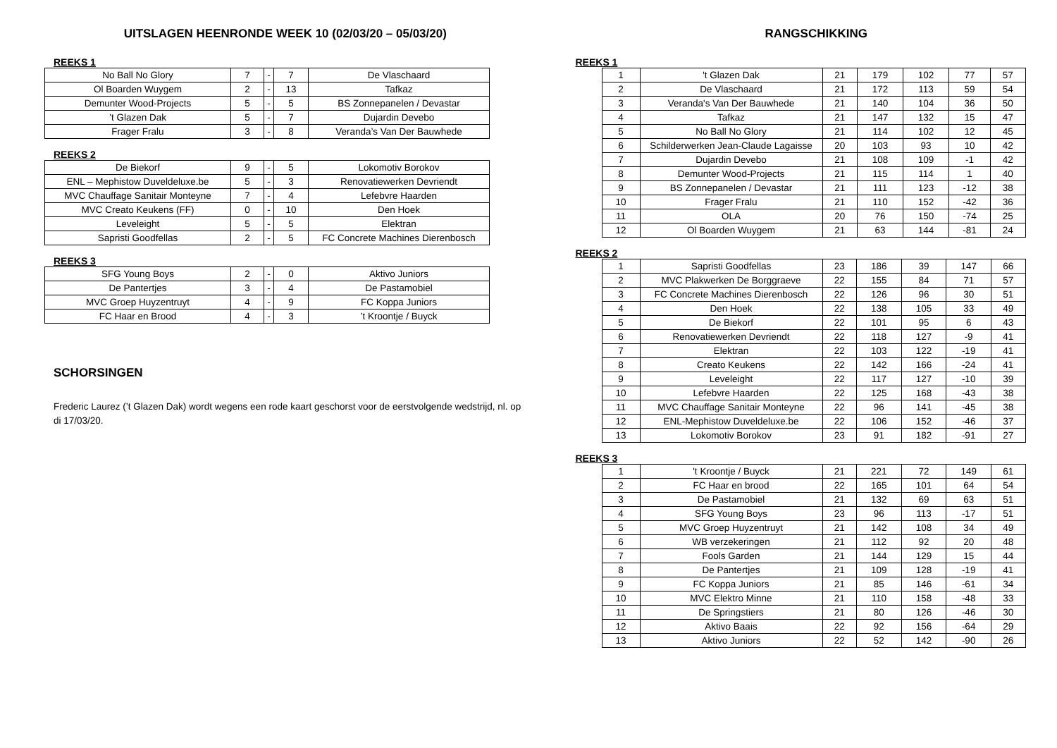UITSLAGEN HEENRONDE WEEK 10 (02/03/20 – 05/03/20)
REEKS 1
| No Ball No Glory | 7 | - | 7 | De Vlaschaard |
| Ol Boarden Wuygem | 2 | - | 13 | Tafkaz |
| Demunter Wood-Projects | 5 | - | 5 | BS Zonnepanelen / Devastar |
| ’t Glazen Dak | 5 | - | 7 | Dujardin Devebo |
| Frager Fralu | 3 | - | 8 | Veranda’s Van Der Bauwhede |
REEKS 2
| De Biekorf | 9 | - | 5 | Lokomotiv Borokov |
| ENL – Mephistow Duveldeluxe.be | 5 | - | 3 | Renovatiewerken Devriendt |
| MVC Chauffage Sanitair Monteyne | 7 | - | 4 | Lefebvre Haarden |
| MVC Creato Keukens (FF) | 0 | - | 10 | Den Hoek |
| Leveleight | 5 | - | 5 | Elektran |
| Sapristi Goodfellas | 2 | - | 5 | FC Concrete Machines Dierenbosch |
REEKS 3
| SFG Young Boys | 2 | - | 0 | Aktivo Juniors |
| De Pantertjes | 3 | - | 4 | De Pastamobiel |
| MVC Groep Huyzentruyt | 4 | - | 9 | FC Koppa Juniors |
| FC Haar en Brood | 4 | - | 3 | ’t Kroontje / Buyck |
SCHORSINGEN
Frederic Laurez (’t Glazen Dak) wordt wegens een rode kaart geschorst voor de eerstvolgende wedstrijd, nl. op di 17/03/20.
RANGSCHIKKING
REEKS 1
| 1 | 't Glazen Dak | 21 | 179 | 102 | 77 | 57 |
| 2 | De Vlaschaard | 21 | 172 | 113 | 59 | 54 |
| 3 | Veranda's Van Der Bauwhede | 21 | 140 | 104 | 36 | 50 |
| 4 | Tafkaz | 21 | 147 | 132 | 15 | 47 |
| 5 | No Ball No Glory | 21 | 114 | 102 | 12 | 45 |
| 6 | Schilderwerken Jean-Claude Lagaisse | 20 | 103 | 93 | 10 | 42 |
| 7 | Dujardin Devebo | 21 | 108 | 109 | -1 | 42 |
| 8 | Demunter Wood-Projects | 21 | 115 | 114 | 1 | 40 |
| 9 | BS Zonnepanelen / Devastar | 21 | 111 | 123 | -12 | 38 |
| 10 | Frager Fralu | 21 | 110 | 152 | -42 | 36 |
| 11 | OLA | 20 | 76 | 150 | -74 | 25 |
| 12 | Ol Boarden Wuygem | 21 | 63 | 144 | -81 | 24 |
REEKS 2
| 1 | Sapristi Goodfellas | 23 | 186 | 39 | 147 | 66 |
| 2 | MVC Plakwerken De Borggraeve | 22 | 155 | 84 | 71 | 57 |
| 3 | FC Concrete Machines Dierenbosch | 22 | 126 | 96 | 30 | 51 |
| 4 | Den Hoek | 22 | 138 | 105 | 33 | 49 |
| 5 | De Biekorf | 22 | 101 | 95 | 6 | 43 |
| 6 | Renovatiewerken Devriendt | 22 | 118 | 127 | -9 | 41 |
| 7 | Elektran | 22 | 103 | 122 | -19 | 41 |
| 8 | Creato Keukens | 22 | 142 | 166 | -24 | 41 |
| 9 | Leveleight | 22 | 117 | 127 | -10 | 39 |
| 10 | Lefebvre Haarden | 22 | 125 | 168 | -43 | 38 |
| 11 | MVC Chauffage Sanitair Monteyne | 22 | 96 | 141 | -45 | 38 |
| 12 | ENL-Mephistow Duveldeluxe.be | 22 | 106 | 152 | -46 | 37 |
| 13 | Lokomotiv Borokov | 23 | 91 | 182 | -91 | 27 |
REEKS 3
| 1 | 't Kroontje / Buyck | 21 | 221 | 72 | 149 | 61 |
| 2 | FC Haar en brood | 22 | 165 | 101 | 64 | 54 |
| 3 | De Pastamobiel | 21 | 132 | 69 | 63 | 51 |
| 4 | SFG Young Boys | 23 | 96 | 113 | -17 | 51 |
| 5 | MVC Groep Huyzentruyt | 21 | 142 | 108 | 34 | 49 |
| 6 | WB verzekeringen | 21 | 112 | 92 | 20 | 48 |
| 7 | Fools Garden | 21 | 144 | 129 | 15 | 44 |
| 8 | De Pantertjes | 21 | 109 | 128 | -19 | 41 |
| 9 | FC Koppa Juniors | 21 | 85 | 146 | -61 | 34 |
| 10 | MVC Elektro Minne | 21 | 110 | 158 | -48 | 33 |
| 11 | De Springstiers | 21 | 80 | 126 | -46 | 30 |
| 12 | Aktivo Baais | 22 | 92 | 156 | -64 | 29 |
| 13 | Aktivo Juniors | 22 | 52 | 142 | -90 | 26 |